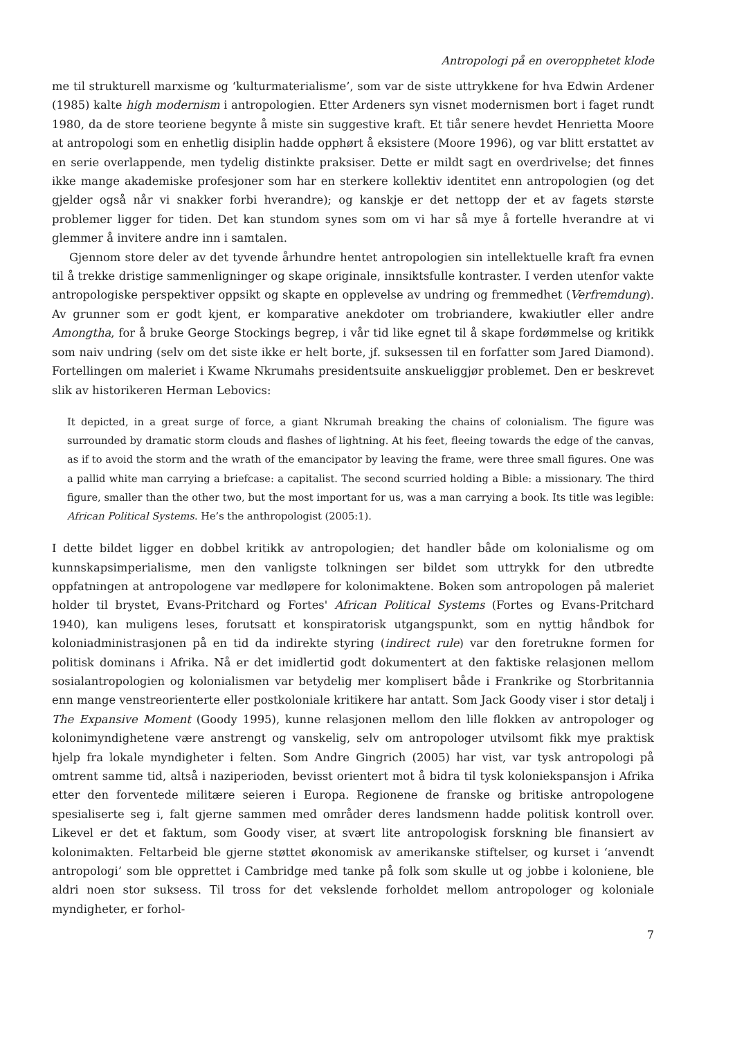Antropologi på en overopphetet klode
me til strukturell marxisme og ‘kulturmaterialisme’, som var de siste uttrykkene for hva Edwin Ardener (1985) kalte high modernism i antropologien. Etter Ardeners syn visnet modernismen bort i faget rundt 1980, da de store teoriene begynte å miste sin suggestive kraft. Et tiår senere hevdet Henrietta Moore at antropologi som en enhetlig disiplin hadde opphørt å eksistere (Moore 1996), og var blitt erstattet av en serie overlappende, men tydelig distinkte praksiser. Dette er mildt sagt en overdrivelse; det finnes ikke mange akademiske profesjoner som har en sterkere kollektiv identitet enn antropologien (og det gjelder også når vi snakker forbi hverandre); og kanskje er det nettopp der et av fagets største problemer ligger for tiden. Det kan stundom synes som om vi har så mye å fortelle hverandre at vi glemmer å invitere andre inn i samtalen.
Gjennom store deler av det tyvende århundre hentet antropologien sin intellektuelle kraft fra evnen til å trekke dristige sammenligninger og skape originale, innsiktsfulle kontraster. I verden utenfor vakte antropologiske perspektiver oppsikt og skapte en opplevelse av undring og fremmedhet (Verfremdung). Av grunner som er godt kjent, er komparative anekdoter om trobriandere, kwakiutler eller andre Amongtha, for å bruke George Stockings begrep, i vår tid like egnet til å skape fordømmelse og kritikk som naiv undring (selv om det siste ikke er helt borte, jf. suksessen til en forfatter som Jared Diamond). Fortellingen om maleriet i Kwame Nkrumahs presidentsuite anskueliggjør problemet. Den er beskrevet slik av historikeren Herman Lebovics:
It depicted, in a great surge of force, a giant Nkrumah breaking the chains of colonialism. The figure was surrounded by dramatic storm clouds and flashes of lightning. At his feet, fleeing towards the edge of the canvas, as if to avoid the storm and the wrath of the emancipator by leaving the frame, were three small figures. One was a pallid white man carrying a briefcase: a capitalist. The second scurried holding a Bible: a missionary. The third figure, smaller than the other two, but the most important for us, was a man carrying a book. Its title was legible: African Political Systems. He’s the anthropologist (2005:1).
I dette bildet ligger en dobbel kritikk av antropologien; det handler både om kolonialisme og om kunnskapsimperialisme, men den vanligste tolkningen ser bildet som uttrykk for den utbredte oppfatningen at antropologene var medløpere for kolonimaktene. Boken som antropologen på maleriet holder til brystet, Evans-Pritchard og Fortes' African Political Systems (Fortes og Evans-Pritchard 1940), kan muligens leses, forutsatt et konspiratorisk utgangspunkt, som en nyttig håndbok for koloniadministrasjonen på en tid da indirekte styring (indirect rule) var den foretrukne formen for politisk dominans i Afrika. Nå er det imidlertid godt dokumentert at den faktiske relasjonen mellom sosialantropologien og kolonialismen var betydelig mer komplisert både i Frankrike og Storbritannia enn mange venstreorienterte eller postkoloniale kritikere har antatt. Som Jack Goody viser i stor detalj i The Expansive Moment (Goody 1995), kunne relasjonen mellom den lille flokken av antropologer og kolonimyndighetene være anstrengt og vanskelig, selv om antropologer utvilsomt fikk mye praktisk hjelp fra lokale myndigheter i felten. Som Andre Gingrich (2005) har vist, var tysk antropologi på omtrent samme tid, altså i naziperioden, bevisst orientert mot å bidra til tysk koloniekspansjon i Afrika etter den forventede militære seieren i Europa. Regionene de franske og britiske antropologene spesialiserte seg i, falt gjerne sammen med områder deres landsmenn hadde politisk kontroll over. Likevel er det et faktum, som Goody viser, at svært lite antropologisk forskning ble finansiert av kolonimakten. Feltarbeid ble gjerne støttet økonomisk av amerikanske stiftelser, og kurset i ‘anvendt antropologi’ som ble opprettet i Cambridge med tanke på folk som skulle ut og jobbe i koloniene, ble aldri noen stor suksess. Til tross for det vekslende forholdet mellom antropologer og koloniale myndigheter, er forhol-
7